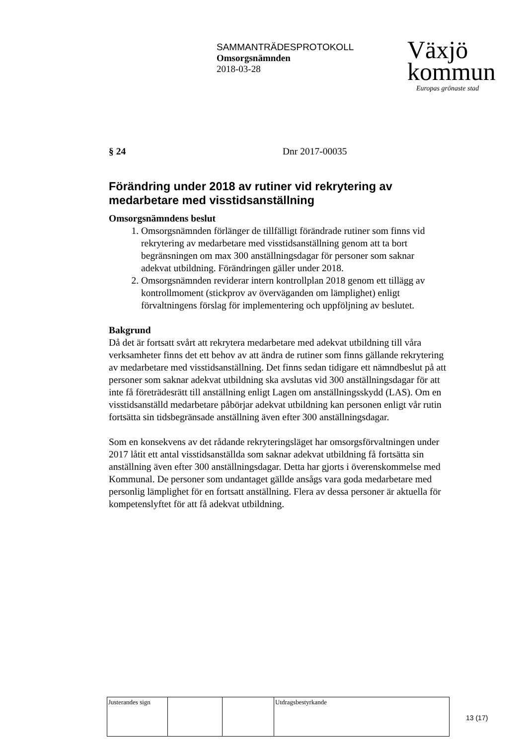SAMMANTRÄDESPROTOKOLL
Omsorgsnämnden
2018-03-28
Växjö
kommun
Europas grönaste stad
§ 24 Dnr 2017-00035
Förändring under 2018 av rutiner vid rekrytering av medarbetare med visstidsanställning
Omsorgsnämndens beslut
1. Omsorgsnämnden förlänger de tillfälligt förändrade rutiner som finns vid rekrytering av medarbetare med visstidsanställning genom att ta bort begränsningen om max 300 anställningsdagar för personer som saknar adekvat utbildning. Förändringen gäller under 2018.
2. Omsorgsnämnden reviderar intern kontrollplan 2018 genom ett tillägg av kontrollmoment (stickprov av överväganden om lämplighet) enligt förvaltningens förslag för implementering och uppföljning av beslutet.
Bakgrund
Då det är fortsatt svårt att rekrytera medarbetare med adekvat utbildning till våra verksamheter finns det ett behov av att ändra de rutiner som finns gällande rekrytering av medarbetare med visstidsanställning. Det finns sedan tidigare ett nämndbeslut på att personer som saknar adekvat utbildning ska avslutas vid 300 anställningsdagar för att inte få företrädesrätt till anställning enligt Lagen om anställningsskydd (LAS). Om en visstidsanställd medarbetare påbörjar adekvat utbildning kan personen enligt vår rutin fortsätta sin tidsbegränsade anställning även efter 300 anställningsdagar.
Som en konsekvens av det rådande rekryteringsläget har omsorgsförvaltningen under 2017 låtit ett antal visstidsanställda som saknar adekvat utbildning få fortsätta sin anställning även efter 300 anställningsdagar. Detta har gjorts i överenskommelse med Kommunal. De personer som undantaget gällde ansågs vara goda medarbetare med personlig lämplighet för en fortsatt anställning. Flera av dessa personer är aktuella för kompetenslyftet för att få adekvat utbildning.
| Justerandes sign | | | Utdragsbestyrkande |
13 (17)